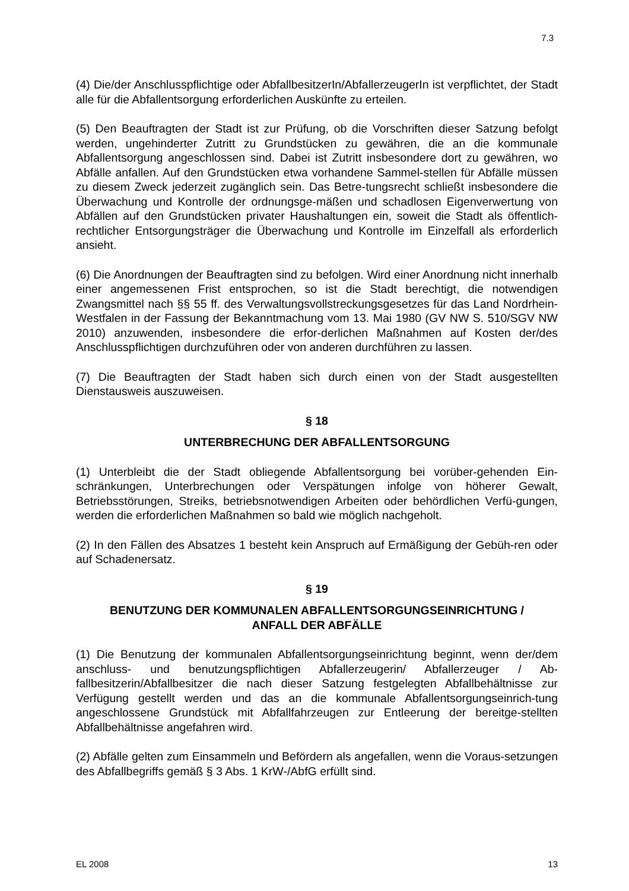7.3
(4) Die/der Anschlusspflichtige oder AbfallbesitzerIn/AbfallerzeugerIn ist verpflichtet, der Stadt alle für die Abfallentsorgung erforderlichen Auskünfte zu erteilen.
(5) Den Beauftragten der Stadt ist zur Prüfung, ob die Vorschriften dieser Satzung befolgt werden, ungehinderter Zutritt zu Grundstücken zu gewähren, die an die kommunale Abfallentsorgung angeschlossen sind. Dabei ist Zutritt insbesondere dort zu gewähren, wo Abfälle anfallen. Auf den Grundstücken etwa vorhandene Sammel-stellen für Abfälle müssen zu diesem Zweck jederzeit zugänglich sein. Das Betre-tungsrecht schließt insbesondere die Überwachung und Kontrolle der ordnungsge-mäßen und schadlosen Eigenverwertung von Abfällen auf den Grundstücken privater Haushaltungen ein, soweit die Stadt als öffentlich-rechtlicher Entsorgungsträger die Überwachung und Kontrolle im Einzelfall als erforderlich ansieht.
(6) Die Anordnungen der Beauftragten sind zu befolgen. Wird einer Anordnung nicht innerhalb einer angemessenen Frist entsprochen, so ist die Stadt berechtigt, die notwendigen Zwangsmittel nach §§ 55 ff. des Verwaltungsvollstreckungsgesetzes für das Land Nordrhein-Westfalen in der Fassung der Bekanntmachung vom 13. Mai 1980 (GV NW S. 510/SGV NW 2010) anzuwenden, insbesondere die erfor-derlichen Maßnahmen auf Kosten der/des Anschlusspflichtigen durchzuführen oder von anderen durchführen zu lassen.
(7) Die Beauftragten der Stadt haben sich durch einen von der Stadt ausgestellten Dienstausweis auszuweisen.
§ 18
UNTERBRECHUNG DER ABFALLENTSORGUNG
(1) Unterbleibt die der Stadt obliegende Abfallentsorgung bei vorüber-gehenden Ein-schränkungen, Unterbrechungen oder Verspätungen infolge von höherer Gewalt, Betriebsstörungen, Streiks, betriebsnotwendigen Arbeiten oder behördlichen Verfü-gungen, werden die erforderlichen Maßnahmen so bald wie möglich nachgeholt.
(2) In den Fällen des Absatzes 1 besteht kein Anspruch auf Ermäßigung der Gebüh-ren oder auf Schadenersatz.
§ 19
BENUTZUNG DER KOMMUNALEN ABFALLENTSORGUNGSEINRICHTUNG /
ANFALL DER ABFÄLLE
(1) Die Benutzung der kommunalen Abfallentsorgungseinrichtung beginnt, wenn der/dem anschluss- und benutzungspflichtigen Abfallerzeugerin/ Abfallerzeuger / Ab-fallbesitzerin/Abfallbesitzer die nach dieser Satzung festgelegten Abfallbehältnisse zur Verfügung gestellt werden und das an die kommunale Abfallentsorgungseinrich-tung angeschlossene Grundstück mit Abfallfahrzeugen zur Entleerung der bereitge-stellten Abfallbehältnisse angefahren wird.
(2) Abfälle gelten zum Einsammeln und Befördern als angefallen, wenn die Voraus-setzungen des Abfallbegriffs gemäß § 3 Abs. 1 KrW-/AbfG erfüllt sind.
EL 2008 13